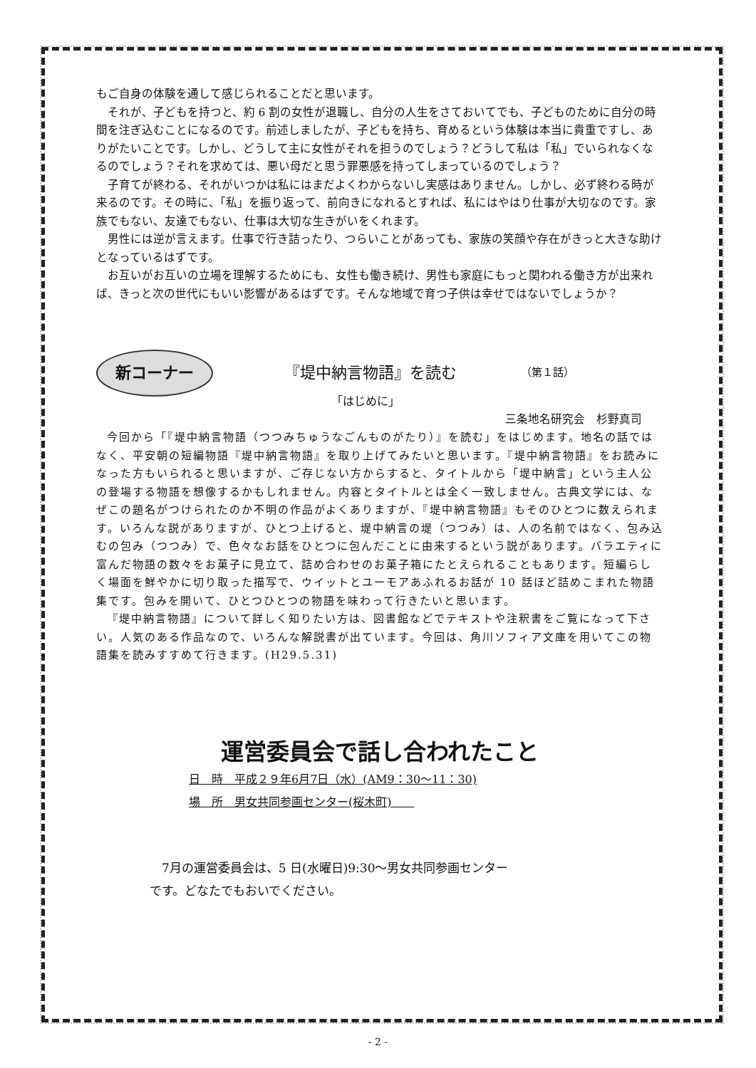もご自身の体験を通して感じられることだと思います。
それが、子どもを持つと、約 6 割の女性が退職し、自分の人生をさておいてでも、子どものために自分の時間を注ぎ込むことになるのです。前述しましたが、子どもを持ち、育めるという体験は本当に貴重ですし、ありがたいことです。しかし、どうして主に女性がそれを担うのでしょう？どうして私は「私」でいられなくなるのでしょう？それを求めては、悪い母だと思う罪悪感を持ってしまっているのでしょう？
子育てが終わる、それがいつかは私にはまだよくわからないし実感はありません。しかし、必ず終わる時が来るのです。その時に、「私」を振り返って、前向きになれるとすれば、私にはやはり仕事が大切なのです。家族でもない、友達でもない、仕事は大切な生きがいをくれます。
男性には逆が言えます。仕事で行き詰ったり、つらいことがあっても、家族の笑顔や存在がきっと大きな助けとなっているはずです。
お互いがお互いの立場を理解するためにも、女性も働き続け、男性も家庭にもっと関われる働き方が出来れば、きっと次の世代にもいい影響があるはずです。そんな地域で育つ子供は幸せではないでしょうか？
新コーナー
『堤中納言物語』を読む
（第１話）
「はじめに」
三条地名研究会　杉野真司
今回から「『堤中納言物語（つつみちゅうなごんものがたり）』を読む」をはじめます。地名の話ではなく、平安朝の短編物語『堤中納言物語』を取り上げてみたいと思います。『堤中納言物語』をお読みになった方もいられると思いますが、ご存じない方からすると、タイトルから「堤中納言」という主人公の登場する物語を想像するかもしれません。内容とタイトルとは全く一致しません。古典文学には、なぜこの題名がつけられたのか不明の作品がよくありますが、『堤中納言物語』もそのひとつに数えられます。いろんな説がありますが、ひとつ上げると、堤中納言の堤（つつみ）は、人の名前ではなく、包み込むの包み（つつみ）で、色々なお話をひとつに包んだことに由来するという説があります。バラエティに富んだ物語の数々をお菓子に見立て、詰め合わせのお菓子箱にたとえられることもあります。短編らしく場面を鮮やかに切り取った描写で、ウイットとユーモアあふれるお話が 10 話ほど詰めこまれた物語集です。包みを開いて、ひとつひとつの物語を味わって行きたいと思います。
『堤中納言物語』について詳しく知りたい方は、図書館などでテキストや注釈書をご覧になって下さい。人気のある作品なので、いろんな解説書が出ています。今回は、角川ソフィア文庫を用いてこの物語集を読みすすめて行きます。(H29.5.31)
運営委員会で話し合われたこと
日　時　平成２９年6月7日（水）(AM9：30～11：30)
場　所　男女共同参画センター(桜木町)　　
　7月の運営委員会は、5 日(水曜日)9:30～男女共同参画センター
です。どなたでもおいでください。
- 2 -